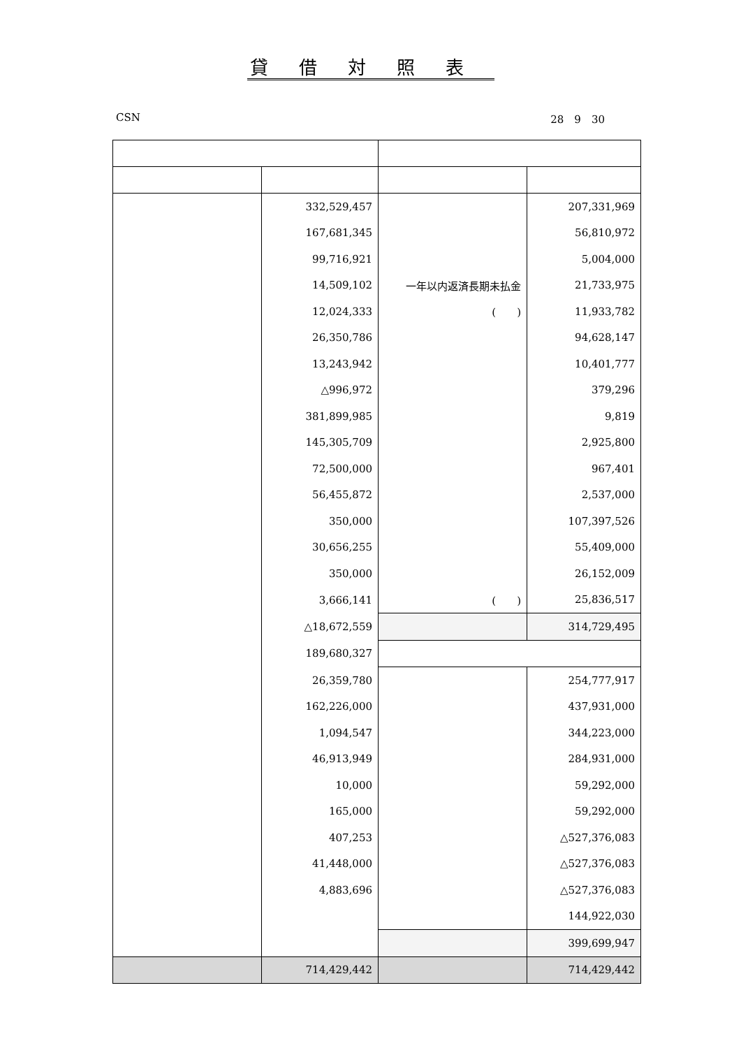貸借対照表
CSN 28　9　30
| | 332,529,457 | | 207,331,969 |
| | 167,681,345 | | 56,810,972 |
| | 99,716,921 | | 5,004,000 |
| | 14,509,102 | 一年以内返済長期未払金 | 21,733,975 |
| | 12,024,333 | ( ) | 11,933,782 |
| | 26,350,786 | | 94,628,147 |
| | 13,243,942 | | 10,401,777 |
| | △996,972 | | 379,296 |
| | 381,899,985 | | 9,819 |
| | 145,305,709 | | 2,925,800 |
| | 72,500,000 | | 967,401 |
| | 56,455,872 | | 2,537,000 |
| | 350,000 | | 107,397,526 |
| | 30,656,255 | | 55,409,000 |
| | 350,000 | | 26,152,009 |
| | 3,666,141 | ( ) | 25,836,517 |
| | △18,672,559 | | 314,729,495 |
| | 189,680,327 | | |
| | 26,359,780 | | 254,777,917 |
| | 162,226,000 | | 437,931,000 |
| | 1,094,547 | | 344,223,000 |
| | 46,913,949 | | 284,931,000 |
| | 10,000 | | 59,292,000 |
| | 165,000 | | 59,292,000 |
| | 407,253 | | △527,376,083 |
| | 41,448,000 | | △527,376,083 |
| | 4,883,696 | | △527,376,083 |
| | | | 144,922,030 |
| | | | 399,699,947 |
| | 714,429,442 | | 714,429,442 |